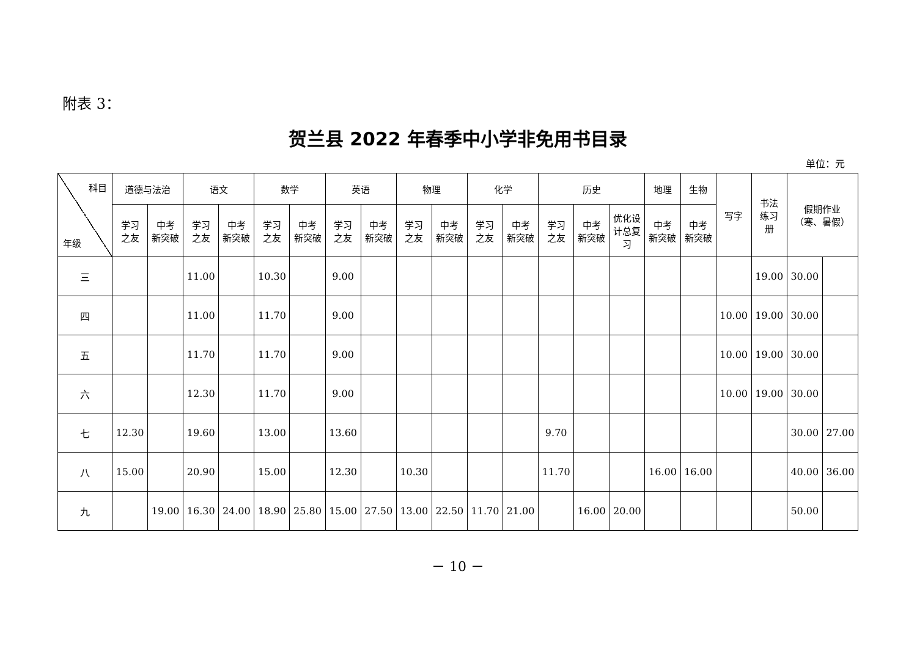附表 3：
贺兰县 2022 年春季中小学非免用书目录
单位：元
| 科目 年级 | 道德与法治 | | 语文 | | 数学 | | 英语 | | 物理 | | 化学 | | 历史 | | | 地理 | 生物 | 写字 | 书法 练习 册 | 假期作业 （寒、暑假） | |
| --- | --- | --- | --- | --- | --- | --- | --- | --- | --- | --- | --- | --- | --- | --- | --- | --- | --- | --- | --- | --- | --- |
| | 学习 之友 | 中考 新突破 | 学习 之友 | 中考 新突破 | 学习 之友 | 中考 新突破 | 学习 之友 | 中考 新突破 | 学习 之友 | 中考 新突破 | 学习 之友 | 中考 新突破 | 学习 之友 | 中考 新突破 | 优化设 计总复 习 | 中考 新突破 | 中考 新突破 | | | | |
| 三 | | | 11.00 | | 10.30 | | 9.00 | | | | | | | | | | | | 19.00 | 30.00 | |
| 四 | | | 11.00 | | 11.70 | | 9.00 | | | | | | | | | | | 10.00 | 19.00 | 30.00 | |
| 五 | | | 11.70 | | 11.70 | | 9.00 | | | | | | | | | | | 10.00 | 19.00 | 30.00 | |
| 六 | | | 12.30 | | 11.70 | | 9.00 | | | | | | | | | | | 10.00 | 19.00 | 30.00 | |
| 七 | 12.30 | | 19.60 | | 13.00 | | 13.60 | | | | | | 9.70 | | | | | | | 30.00 | 27.00 |
| 八 | 15.00 | | 20.90 | | 15.00 | | 12.30 | | 10.30 | | | | 11.70 | | | 16.00 | 16.00 | | | 40.00 | 36.00 |
| 九 | | 19.00 | 16.30 | 24.00 | 18.90 | 25.80 | 15.00 | 27.50 | 13.00 | 22.50 | 11.70 | 21.00 | | 16.00 | 20.00 | | | | | 50.00 | |
－ 10 －